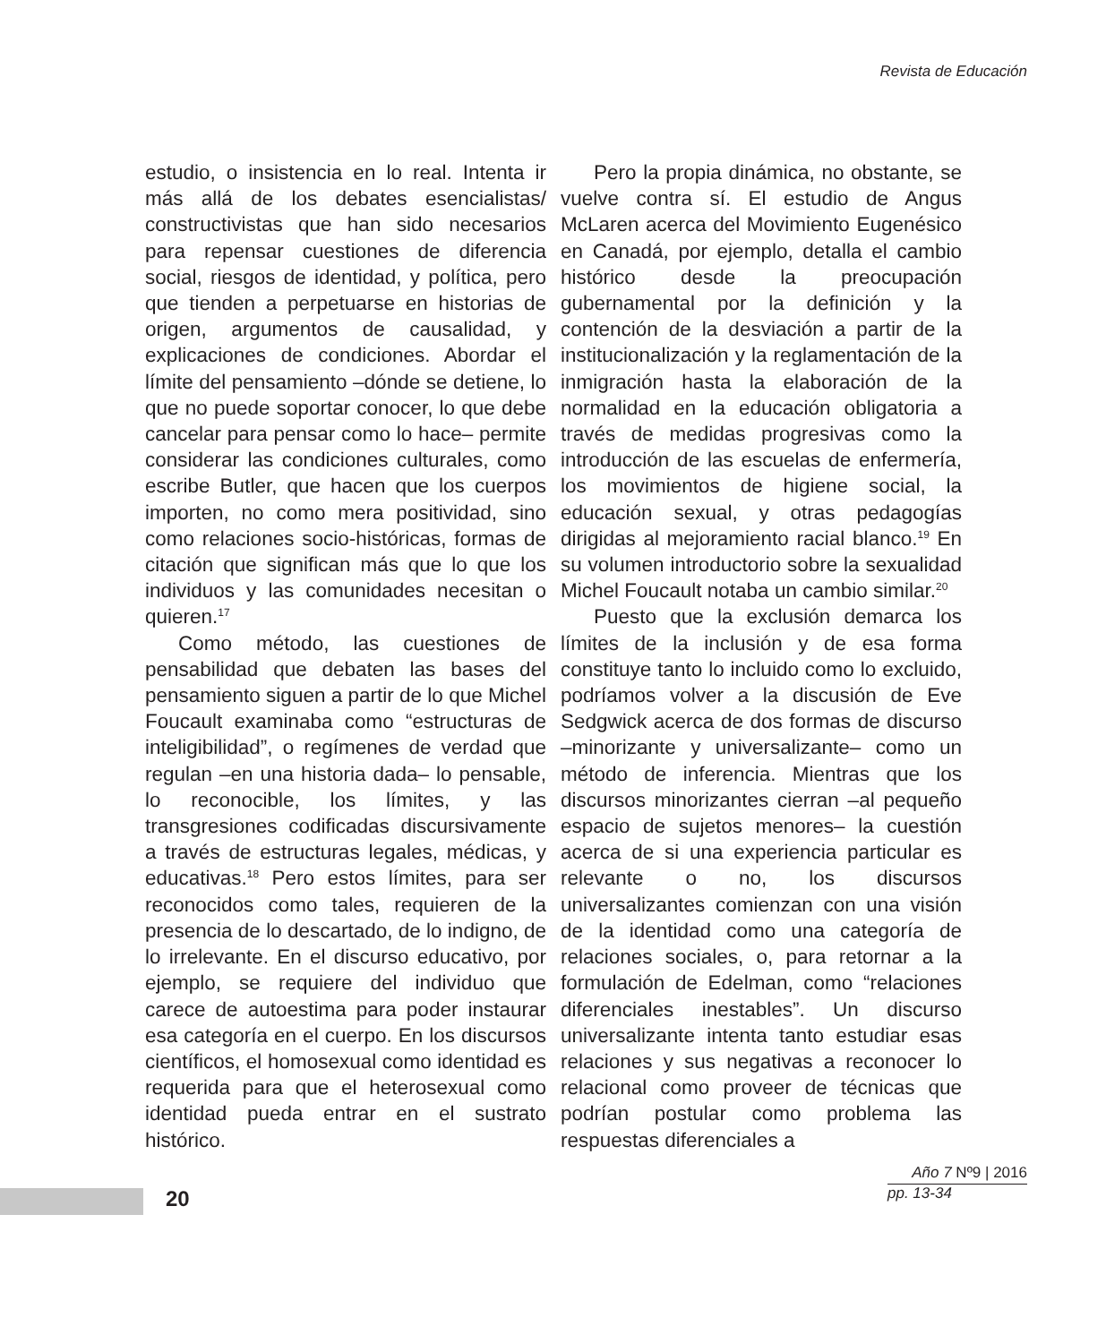Revista de Educación
estudio, o insistencia en lo real. Intenta ir más allá de los debates esencialistas/ constructivistas que han sido necesarios para repensar cuestiones de diferencia social, riesgos de identidad, y política, pero que tienden a perpetuarse en historias de origen, argumentos de causalidad, y explicaciones de condiciones. Abordar el límite del pensamiento –dónde se detiene, lo que no puede soportar conocer, lo que debe cancelar para pensar como lo hace– permite considerar las condiciones culturales, como escribe Butler, que hacen que los cuerpos importen, no como mera positividad, sino como relaciones socio-históricas, formas de citación que significan más que lo que los individuos y las comunidades necesitan o quieren.<sup>17</sup>
Como método, las cuestiones de pensabilidad que debaten las bases del pensamiento siguen a partir de lo que Michel Foucault examinaba como “estructuras de inteligibilidad”, o regímenes de verdad que regulan –en una historia dada– lo pensable, lo reconocible, los límites, y las transgresiones codificadas discursivamente a través de estructuras legales, médicas, y educativas.<sup>18</sup> Pero estos límites, para ser reconocidos como tales, requieren de la presencia de lo descartado, de lo indigno, de lo irrelevante. En el discurso educativo, por ejemplo, se requiere del individuo que carece de autoestima para poder instaurar esa categoría en el cuerpo. En los discursos científicos, el homosexual como identidad es requerida para que el heterosexual como identidad pueda entrar en el sustrato histórico.
Pero la propia dinámica, no obstante, se vuelve contra sí. El estudio de Angus McLaren acerca del Movimiento Eugenésico en Canadá, por ejemplo, detalla el cambio histórico desde la preocupación gubernamental por la definición y la contención de la desviación a partir de la institucionalización y la reglamentación de la inmigración hasta la elaboración de la normalidad en la educación obligatoria a través de medidas progresivas como la introducción de las escuelas de enfermería, los movimientos de higiene social, la educación sexual, y otras pedagogías dirigidas al mejoramiento racial blanco.<sup>19</sup> En su volumen introductorio sobre la sexualidad Michel Foucault notaba un cambio similar.<sup>20</sup>
Puesto que la exclusión demarca los límites de la inclusión y de esa forma constituye tanto lo incluido como lo excluido, podríamos volver a la discusión de Eve Sedgwick acerca de dos formas de discurso –minorizante y universalizante– como un método de inferencia. Mientras que los discursos minorizantes cierran –al pequeño espacio de sujetos menores– la cuestión acerca de si una experiencia particular es relevante o no, los discursos universalizantes comienzan con una visión de la identidad como una categoría de relaciones sociales, o, para retornar a la formulación de Edelman, como “relaciones diferenciales inestables”. Un discurso universalizante intenta tanto estudiar esas relaciones y sus negativas a reconocer lo relacional como proveer de técnicas que podrían postular como problema las respuestas diferenciales a
20
Año 7 Nº9 | 2016
pp. 13-34